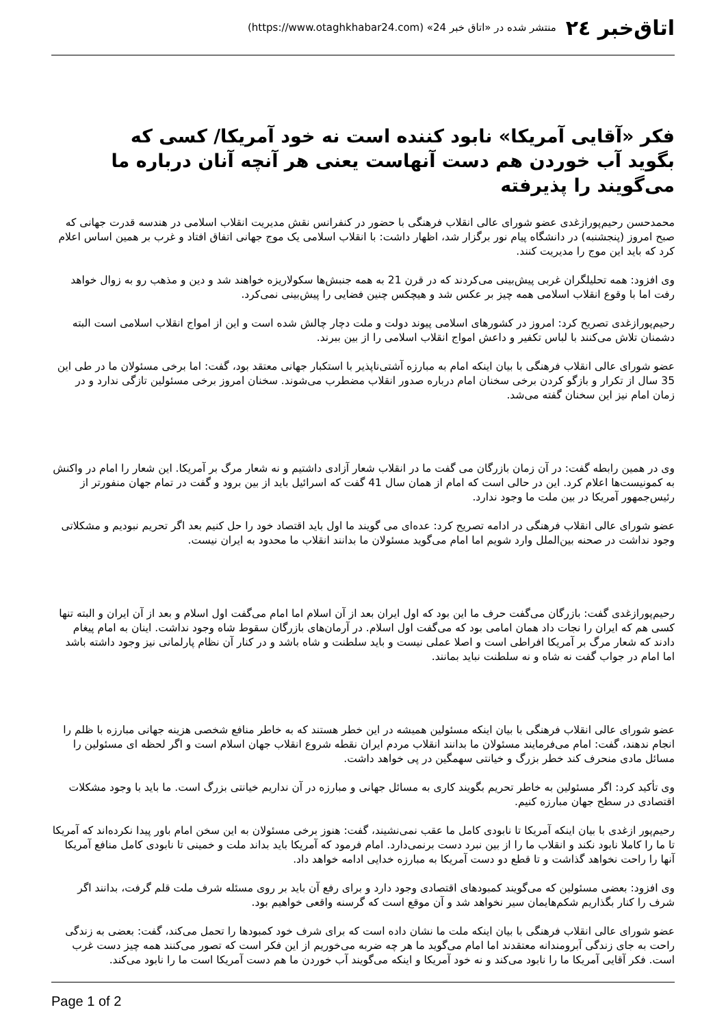اتاق‌خبر ٢٤ منتشر شده در «اتاق خبر 24» (https://www.otaghkhabar24.com)
فکر «آقایی آمریکا» نابود کننده است نه خود آمریکا/ کسی که بگوید آب خوردن هم دست آنهاست یعنی هر آنچه آنان درباره ما می‌گویند را پذیرفته
محمدحسن رحیم‌پورازغدی عضو شورای عالی انقلاب فرهنگی با حضور در کنفرانس نقش مدیریت انقلاب اسلامی در هندسه قدرت جهانی که صبح امروز (پنجشنبه) در دانشگاه پیام نور برگزار شد، اظهار داشت: با انقلاب اسلامی یک موج جهانی اتفاق افتاد و غرب بر همین اساس اعلام کرد که باید این موج را مدیریت کنند.
وی افزود: همه تحلیلگران غربی پیش‌بینی می‌کردند که در قرن 21 به همه جنبش‌ها سکولاریزه خواهند شد و دین و مذهب رو به زوال خواهد رفت اما با وقوع انقلاب اسلامی همه چیز بر عکس شد و هیچکس چنین فضایی را پیش‌بینی نمی‌کرد.
رحیم‌پورازغدی تصریح کرد: امروز در کشورهای اسلامی پیوند دولت و ملت دچار چالش شده است و این از امواج انقلاب اسلامی است البته دشمنان تلاش می‌کنند با لباس تکفیر و داعش امواج انقلاب اسلامی را از بین ببرند.
عضو شورای عالی انقلاب فرهنگی با بیان اینکه امام به مبارزه آشتی‌ناپذیر با استکبار جهانی معتقد بود، گفت: اما برخی مسئولان ما در طی این 35 سال از تکرار و بازگو کردن برخی سخنان امام درباره صدور انقلاب مضطرب می‌شوند. سخنان امروز برخی مسئولین تازگی ندارد و در زمان امام نیز این سخنان گفته می‌شد.
وی در همین رابطه گفت: در آن زمان بازرگان می گفت ما در انقلاب شعار آزادی داشتیم و نه شعار مرگ بر آمریکا. این شعار را امام در واکنش به کمونیست‌ها اعلام کرد. این در حالی است که امام از همان سال 41 گفت که اسرائیل باید از بین برود و گفت در تمام جهان منفورتر از رئیس‌جمهور آمریکا در بین ملت ما وجود ندارد.
عضو شورای عالی انقلاب فرهنگی در ادامه تصریح کرد: عده‌ای می گویند ما اول باید اقتصاد خود را حل کنیم بعد اگر تحریم نبودیم و مشکلاتی وجود نداشت در صحنه بین‌الملل وارد شویم اما امام می‌گوید مسئولان ما بدانند انقلاب ما محدود به ایران نیست.
رحیم‌پورازغدی گفت: بازرگان می‌گفت حرف ما این بود که اول ایران بعد از آن اسلام اما امام می‌گفت اول اسلام و بعد از آن ایران و البته تنها کسی هم که ایران را نجات داد همان امامی بود که می‌گفت اول اسلام. در آرمان‌های بازرگان سقوط شاه وجود نداشت. اینان به امام پیغام دادند که شعار مرگ بر آمریکا افراطی است و اصلا عملی نیست و باید سلطنت و شاه باشد و در کنار آن نظام پارلمانی نیز وجود داشته باشد اما امام در جواب گفت نه شاه و نه سلطنت نباید بمانند.
عضو شورای عالی انقلاب فرهنگی با بیان اینکه مسئولین همیشه در این خطر هستند که به خاطر منافع شخصی هزینه جهانی مبارزه با ظلم را انجام ندهند، گفت: امام می‌فرمایند مسئولان ما بدانند انقلاب مردم ایران نقطه شروع انقلاب جهان اسلام است و اگر لحظه ای مسئولین را مسائل مادی منحرف کند خطر بزرگ و خیانتی سهمگین در پی خواهد داشت.
وی تأکید کرد: اگر مسئولین به خاطر تحریم بگویند کاری به مسائل جهانی و مبارزه در آن نداریم خیانتی بزرگ است. ما باید با وجود مشکلات اقتصادی در سطح جهان مبارزه کنیم.
رحیم‌پور ازغدی با بیان اینکه آمریکا تا نابودی کامل ما عقب نمی‌نشیند، گفت: هنوز برخی مسئولان به این سخن امام باور پیدا نکرده‌اند که آمریکا تا ما را کاملا نابود نکند و انقلاب ما را از بین نبرد دست برنمی‌دارد. امام فرمود که آمریکا باید بداند ملت و خمینی تا نابودی کامل منافع آمریکا آنها را راحت نخواهد گذاشت و تا قطع دو دست آمریکا به مبارزه خدایی ادامه خواهد داد.
وی افزود: بعضی مسئولین که می‌گویند کمبودهای اقتصادی وجود دارد و برای رفع آن باید بر روی مسئله شرف ملت قلم گرفت، بدانند اگر شرف را کنار بگذاریم شکم‌هایمان سیر نخواهد شد و آن موقع است که گرسنه واقعی خواهیم بود.
عضو شورای عالی انقلاب فرهنگی با بیان اینکه ملت ما نشان داده است که برای شرف خود کمبودها را تحمل می‌کند، گفت: بعضی به زندگی راحت به جای زندگی آبرومندانه معتقدند اما امام می‌گوید ما هر چه ضربه می‌خوریم از این فکر است که تصور می‌کنند همه چیز دست غرب است. فکر آقایی آمریکا ما را نابود می‌کند و نه خود آمریکا و اینکه می‌گویند آب خوردن ما هم دست آمریکا است ما را نابود می‌کند.
Page 1 of 2